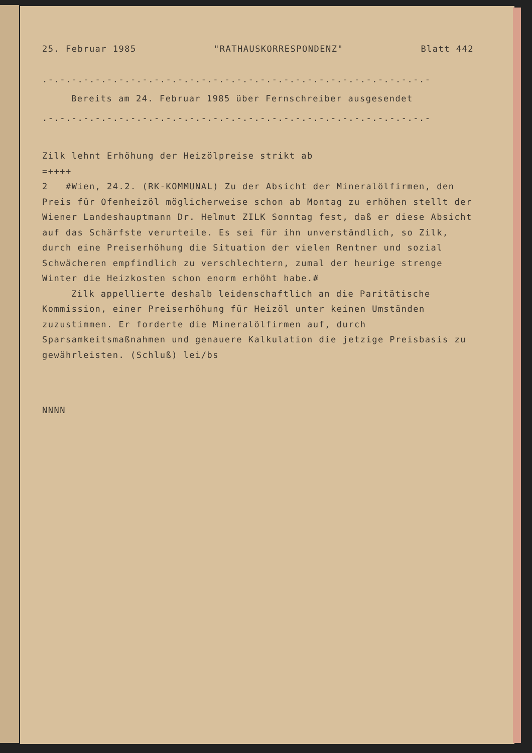25. Februar 1985 "RATHAUSKORRESPONDENZ" Blatt 442
.-.-.-.-.-.-.-.-.-.-.-.-.-.-.-.-.-.-.-.-.-.-.-.-.-.-.-.-.-.-.-.-.-
Bereits am 24. Februar 1985 über Fernschreiber ausgesendet
.-.-.-.-.-.-.-.-.-.-.-.-.-.-.-.-.-.-.-.-.-.-.-.-.-.-.-.-.-.-.-.-.-
Zilk lehnt Erhöhung der Heizölpreise strikt ab
=++++
2 #Wien, 24.2. (RK-KOMMUNAL) Zu der Absicht der Mineralölfirmen, den Preis für Ofenheizöl möglicherweise schon ab Montag zu erhöhen stellt der Wiener Landeshauptmann Dr. Helmut ZILK Sonntag fest, daß er diese Absicht auf das Schärfste verurteile. Es sei für ihn unverständlich, so Zilk, durch eine Preiserhöhung die Situation der vielen Rentner und sozial Schwächeren empfindlich zu verschlechtern, zumal der heurige strenge Winter die Heizkosten schon enorm erhöht habe.#
Zilk appellierte deshalb leidenschaftlich an die Paritätische Kommission, einer Preiserhöhung für Heizöl unter keinen Umständen zuzustimmen. Er forderte die Mineralölfirmen auf, durch Sparsamkeitsmaßnahmen und genauere Kalkulation die jetzige Preisbasis zu gewährleisten. (Schluß) lei/bs
NNNN